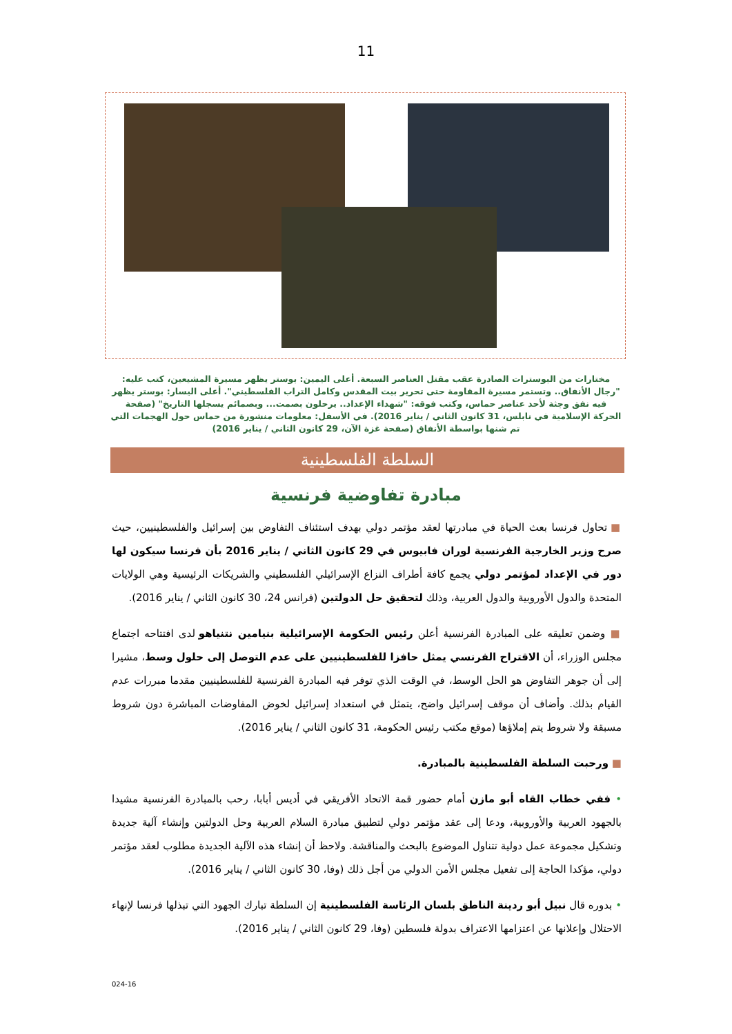11
مختارات من البوسترات الصادرة عقب مقتل العناصر السبعة. أعلى اليمين: بوستر يظهر مسيرة المشيعين، كتب عليه: "رجال الأنفاق.. وتستمر مسيرة المقاومة حتى تحرير بيت المقدس وكامل التراب الفلسطيني". أعلى اليسار: بوستر يظهر فيه نفق وجثة لأحد عناصر حماس، وكتب فوقه: "شهداء الإعداد.. يرحلون بصمت... وبصمائم يسجلها التاريخ" (صفحة الحركة الإسلامية في نابلس، 31 كانون الثاني / يناير 2016). في الأسفل: معلومات منشورة من حماس حول الهجمات التي تم شنها بواسطة الأنفاق (صفحة غزة الآن، 29 كانون الثاني / يناير 2016)
السلطة الفلسطينية
مبادرة تفاوضية فرنسية
■ تحاول فرنسا بعث الحياة في مبادرتها لعقد مؤتمر دولي بهدف استئناف التفاوض بين إسرائيل والفلسطينيين، حيث صرح وزير الخارجية الفرنسية لوران فابيوس في 29 كانون الثاني / يناير 2016 بأن فرنسا سيكون لها دور في الإعداد لمؤتمر دولي يجمع كافة أطراف النزاع الإسرائيلي الفلسطيني والشريكات الرئيسية وهي الولايات المتحدة والدول الأوروبية والدول العربية، وذلك لتحقيق حل الدولتين (فرانس 24، 30 كانون الثاني / يناير 2016).
■ وضمن تعليقه على المبادرة الفرنسية أعلن رئيس الحكومة الإسرائيلية بنيامين نتنياهو لدى افتتاحه اجتماع مجلس الوزراء، أن الاقتراح الفرنسي يمثل حافزا للفلسطينيين على عدم التوصل إلى حلول وسط، مشيرا إلى أن جوهر التفاوض هو الحل الوسط، في الوقت الذي توفر فيه المبادرة الفرنسية للفلسطينيين مقدما مبررات عدم القيام بذلك. وأضاف أن موقف إسرائيل واضح، يتمثل في استعداد إسرائيل لخوض المفاوضات المباشرة دون شروط مسبقة ولا شروط يتم إملاؤها (موقع مكتب رئيس الحكومة، 31 كانون الثاني / يناير 2016).
■ ورحبت السلطة الفلسطينية بالمبادرة.
• ففي خطاب القاه أبو مازن أمام حضور قمة الاتحاد الأفريقي في أديس أبابا، رحب بالمبادرة الفرنسية مشيدا بالجهود العربية والأوروبية، ودعا إلى عقد مؤتمر دولي لتطبيق مبادرة السلام العربية وحل الدولتين وإنشاء آلية جديدة وتشكيل مجموعة عمل دولية تتناول الموضوع بالبحث والمناقشة. ولاحظ أن إنشاء هذه الآلية الجديدة مطلوب لعقد مؤتمر دولي، مؤكدا الحاجة إلى تفعيل مجلس الأمن الدولي من أجل ذلك (وفا، 30 كانون الثاني / يناير 2016).
• بدوره قال نبيل أبو ردينة الناطق بلسان الرئاسة الفلسطينية إن السلطة تبارك الجهود التي تبذلها فرنسا لإنهاء الاحتلال وإعلانها عن اعتزامها الاعتراف بدولة فلسطين (وفا، 29 كانون الثاني / يناير 2016).
024-16